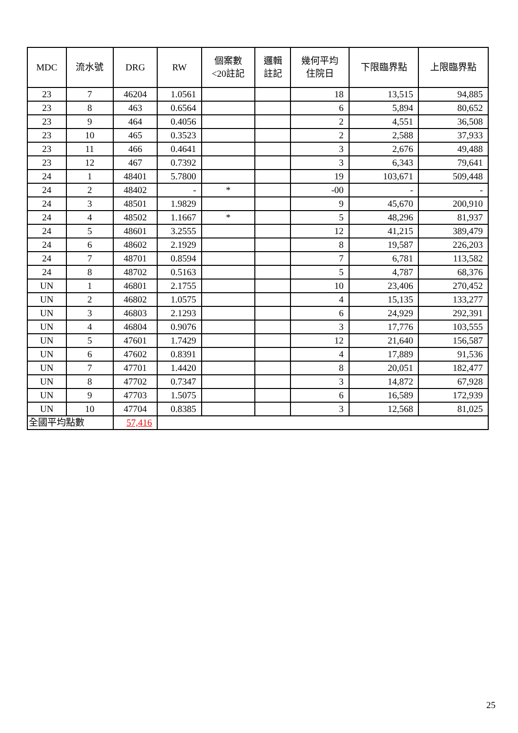| MDC | 流水號 | DRG | RW | 個案數 <20註記 | 邏輯 註記 | 幾何平均 住院日 | 下限臨界點 | 上限臨界點 |
| --- | --- | --- | --- | --- | --- | --- | --- | --- |
| 23 | 7 | 46204 | 1.0561 | | | 18 | 13,515 | 94,885 |
| 23 | 8 | 463 | 0.6564 | | | 6 | 5,894 | 80,652 |
| 23 | 9 | 464 | 0.4056 | | | 2 | 4,551 | 36,508 |
| 23 | 10 | 465 | 0.3523 | | | 2 | 2,588 | 37,933 |
| 23 | 11 | 466 | 0.4641 | | | 3 | 2,676 | 49,488 |
| 23 | 12 | 467 | 0.7392 | | | 3 | 6,343 | 79,641 |
| 24 | 1 | 48401 | 5.7800 | | | 19 | 103,671 | 509,448 |
| 24 | 2 | 48402 | - | * | | -00 | - | - |
| 24 | 3 | 48501 | 1.9829 | | | 9 | 45,670 | 200,910 |
| 24 | 4 | 48502 | 1.1667 | * | | 5 | 48,296 | 81,937 |
| 24 | 5 | 48601 | 3.2555 | | | 12 | 41,215 | 389,479 |
| 24 | 6 | 48602 | 2.1929 | | | 8 | 19,587 | 226,203 |
| 24 | 7 | 48701 | 0.8594 | | | 7 | 6,781 | 113,582 |
| 24 | 8 | 48702 | 0.5163 | | | 5 | 4,787 | 68,376 |
| UN | 1 | 46801 | 2.1755 | | | 10 | 23,406 | 270,452 |
| UN | 2 | 46802 | 1.0575 | | | 4 | 15,135 | 133,277 |
| UN | 3 | 46803 | 2.1293 | | | 6 | 24,929 | 292,391 |
| UN | 4 | 46804 | 0.9076 | | | 3 | 17,776 | 103,555 |
| UN | 5 | 47601 | 1.7429 | | | 12 | 21,640 | 156,587 |
| UN | 6 | 47602 | 0.8391 | | | 4 | 17,889 | 91,536 |
| UN | 7 | 47701 | 1.4420 | | | 8 | 20,051 | 182,477 |
| UN | 8 | 47702 | 0.7347 | | | 3 | 14,872 | 67,928 |
| UN | 9 | 47703 | 1.5075 | | | 6 | 16,589 | 172,939 |
| UN | 10 | 47704 | 0.8385 | | | 3 | 12,568 | 81,025 |
| 全國平均點數 | | 57,416 | | | | | | |
25